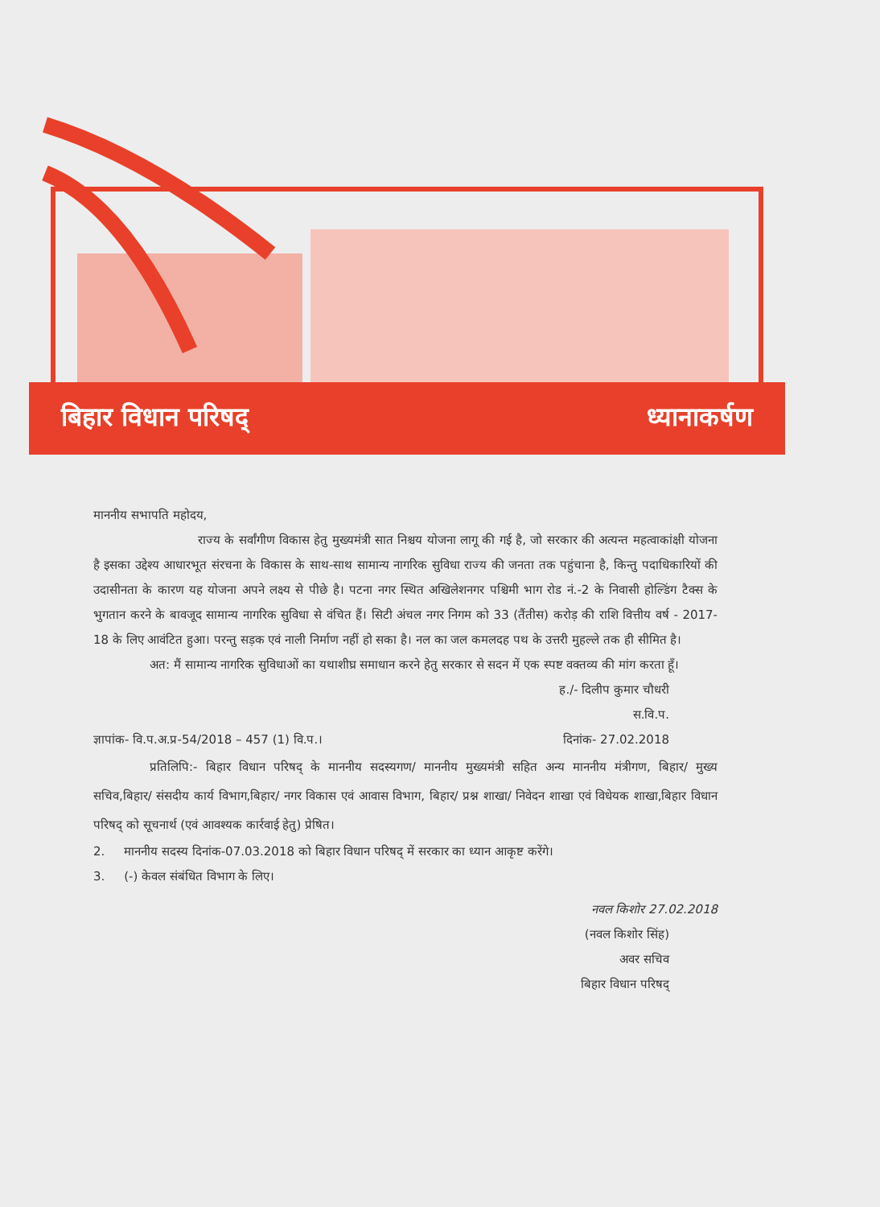बिहार विधान परिषद् ध्यानाकर्षण
माननीय सभापति महोदय,
राज्य के सर्वांगीण विकास हेतु मुख्यमंत्री सात निश्चय योजना लागू की गई है, जो सरकार की अत्यन्त महत्वाकांक्षी योजना है इसका उद्देश्य आधारभूत संरचना के विकास के साथ-साथ सामान्य नागरिक सुविधा राज्य की जनता तक पहुंचाना है, किन्तु पदाधिकारियों की उदासीनता के कारण यह योजना अपने लक्ष्य से पीछे है। पटना नगर स्थित अखिलेशनगर पश्चिमी भाग रोड नं.-2 के निवासी होल्डिंग टैक्स के भुगतान करने के बावजूद सामान्य नागरिक सुविधा से वंचित हैं। सिटी अंचल नगर निगम को 33 (तैंतीस) करोड़ की राशि वित्तीय वर्ष - 2017-18 के लिए आवंटित हुआ। परन्तु सड़क एवं नाली निर्माण नहीं हो सका है। नल का जल कमलदह पथ के उत्तरी मुहल्ले तक ही सीमित है।
अत: मैं सामान्य नागरिक सुविधाओं का यथाशीघ्र समाधान करने हेतु सरकार से सदन में एक स्पष्ट वक्तव्य की मांग करता हूँ।
ह./- दिलीप कुमार चौधरी
स.वि.प.
ज्ञापांक- वि.प.अ.प्र-54/2018 – 457 (1) वि.प.। दिनांक- 27.02.2018
प्रतिलिपि:- बिहार विधान परिषद् के माननीय सदस्यगण/ माननीय मुख्यमंत्री सहित अन्य माननीय मंत्रीगण, बिहार/ मुख्य सचिव,बिहार/ संसदीय कार्य विभाग,बिहार/ नगर विकास एवं आवास विभाग, बिहार/ प्रश्न शाखा/ निवेदन शाखा एवं विधेयक शाखा,बिहार विधान परिषद् को सूचनार्थ (एवं आवश्यक कार्रवाई हेतु) प्रेषित।
2. माननीय सदस्य दिनांक-07.03.2018 को बिहार विधान परिषद् में सरकार का ध्यान आकृष्ट करेंगे।
3. (-) केवल संबंधित विभाग के लिए।
नवल किशोर 27.02.2018
(नवल किशोर सिंह)
अवर सचिव
बिहार विधान परिषद्